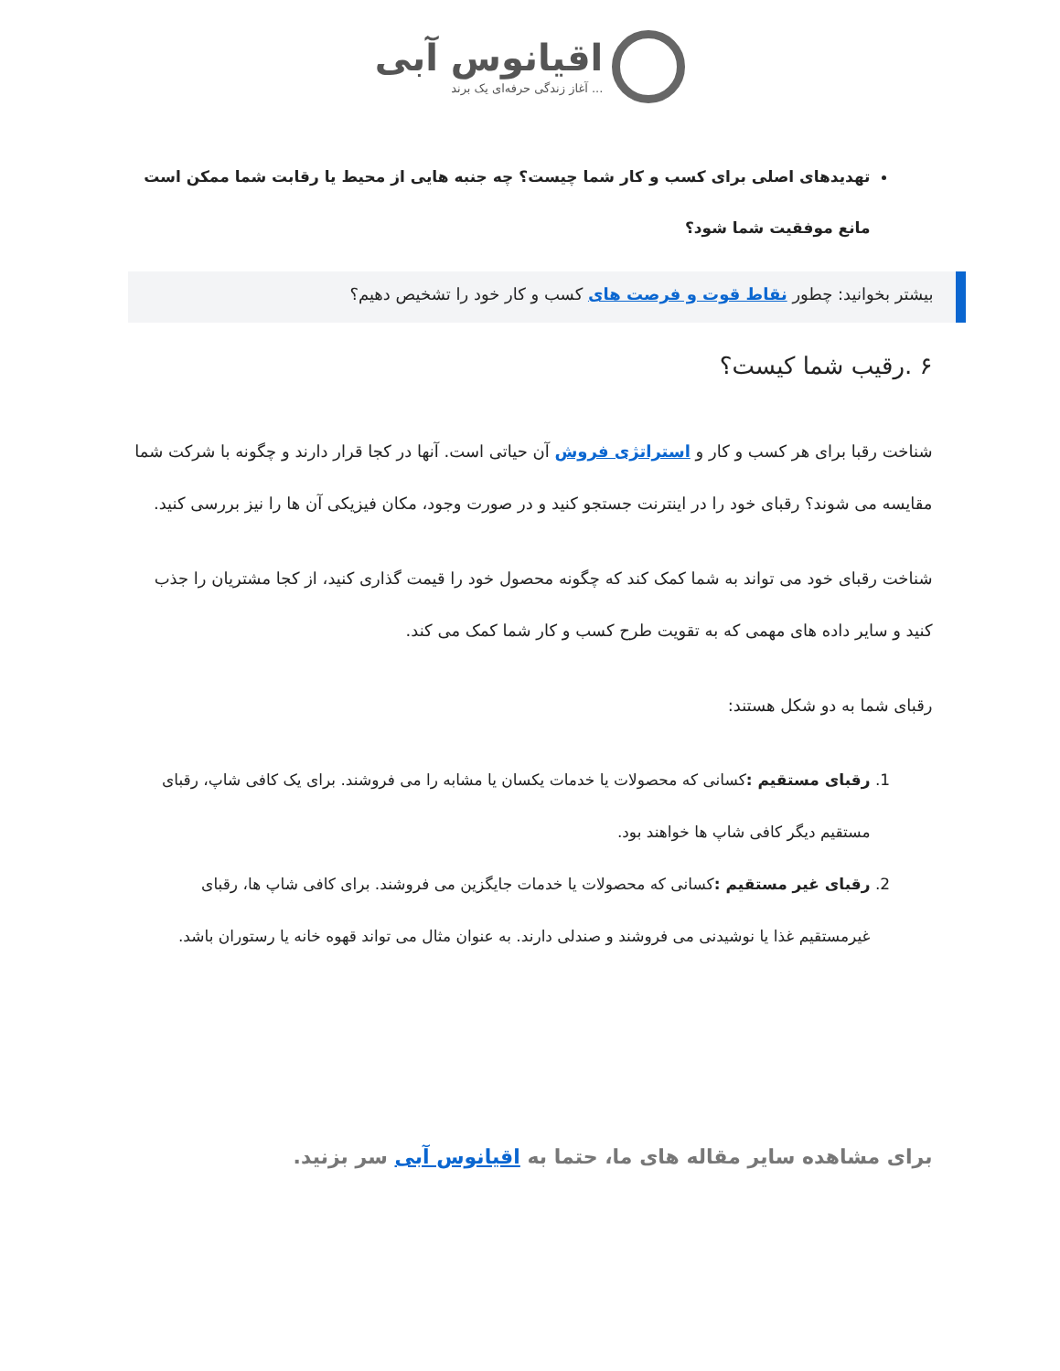اقیانوس آبی
آغاز زندگی حرفه‌ای یک برند ...
تهدیدهای اصلی برای کسب و کار شما چیست؟ چه جنبه هایی از محیط یا رقابت شما ممکن است مانع موفقیت شما شود؟
بیشتر بخوانید: چطور نقاط قوت و فرصت های کسب و کار خود را تشخیص دهیم؟
۶ .رقیب شما کیست؟
شناخت رقبا برای هر کسب و کار و استراتژی فروش آن حیاتی است. آنها در کجا قرار دارند و چگونه با شرکت شما مقایسه می شوند؟ رقبای خود را در اینترنت جستجو کنید و در صورت وجود، مکان فیزیکی آن ها را نیز بررسی کنید.
شناخت رقبای خود می تواند به شما کمک کند که چگونه محصول خود را قیمت گذاری کنید، از کجا مشتریان را جذب کنید و سایر داده های مهمی که به تقویت طرح کسب و کار شما کمک می کند.
رقبای شما به دو شکل هستند:
1. رقبای مستقیم : کسانی که محصولات یا خدمات یکسان یا مشابه را می فروشند. برای یک کافی شاپ، رقبای مستقیم دیگر کافی شاپ ها خواهند بود.
2. رقبای غیر مستقیم : کسانی که محصولات یا خدمات جایگزین می فروشند. برای کافی شاپ ها، رقبای غیرمستقیم غذا یا نوشیدنی می فروشند و صندلی دارند. به عنوان مثال می تواند قهوه خانه یا رستوران باشد.
برای مشاهده سایر مقاله های ما، حتما به اقیانوس آبی سر بزنید.